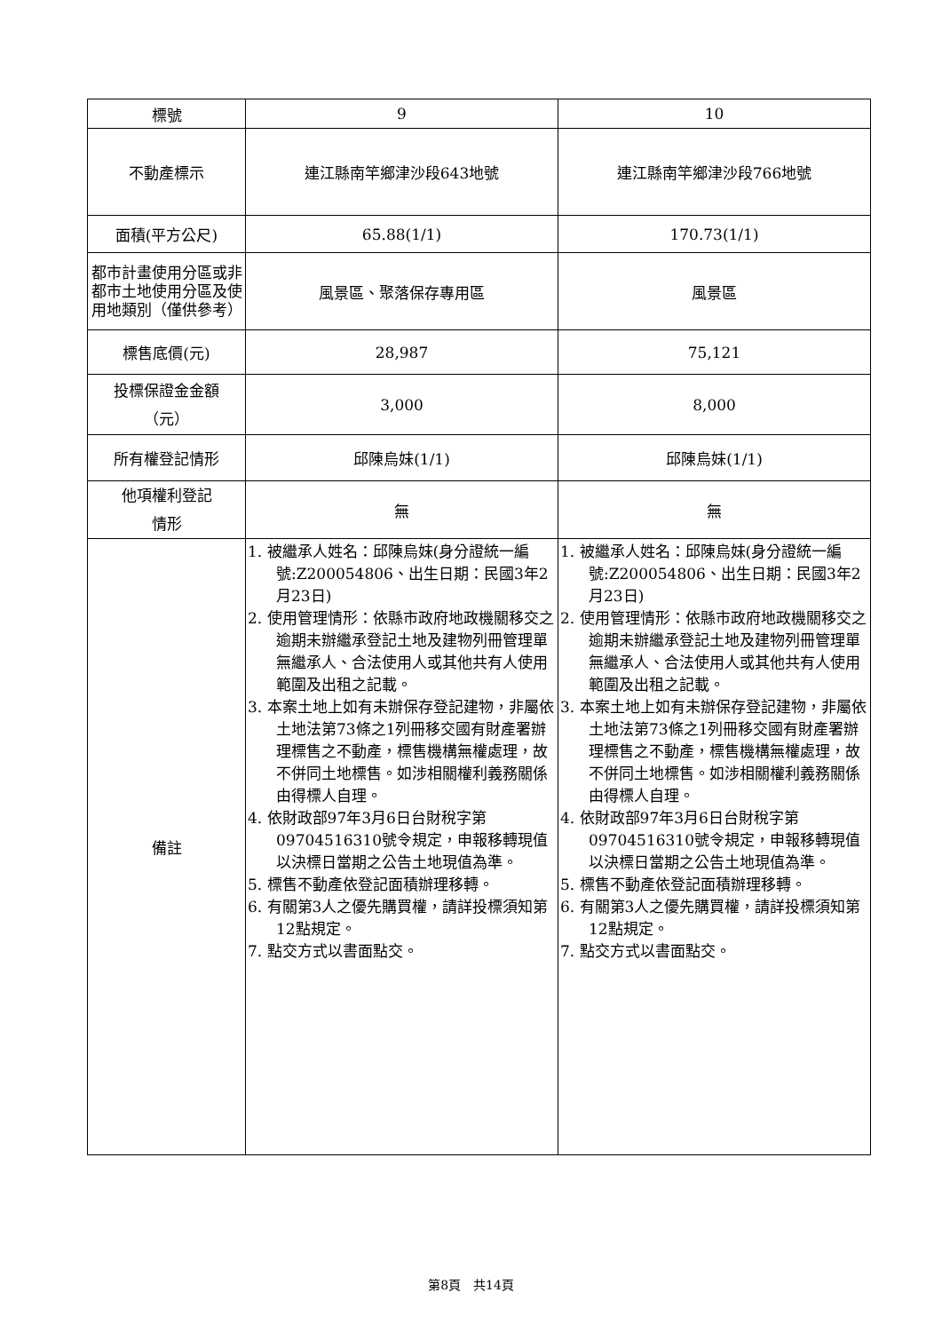| 標號 | 9 | 10 |
| 不動產標示 | 連江縣南竿鄉津沙段643地號 | 連江縣南竿鄉津沙段766地號 |
| 面積(平方公尺) | 65.88(1/1) | 170.73(1/1) |
| 都市計畫使用分區或非都市土地使用分區及使用地類別（僅供參考） | 風景區、聚落保存專用區 | 風景區 |
| 標售底價(元) | 28,987 | 75,121 |
| 投標保證金金額 （元） | 3,000 | 8,000 |
| 所有權登記情形 | 邱陳烏妹(1/1) | 邱陳烏妹(1/1) |
| 他項權利登記 情形 | 無 | 無 |
| 備註 | 1. 被繼承人姓名：邱陳烏妹(身分證統一編號:Z200054806、出生日期：民國3年2月23日) 2. 使用管理情形：依縣市政府地政機關移交之逾期未辦繼承登記土地及建物列冊管理單無繼承人、合法使用人或其他共有人使用範圍及出租之記載。 3. 本案土地上如有未辦保存登記建物，非屬依土地法第73條之1列冊移交國有財產署辦理標售之不動產，標售機構無權處理，故不併同土地標售。如涉相關權利義務關係由得標人自理。 4. 依財政部97年3月6日台財稅字第09704516310號令規定，申報移轉現值以決標日當期之公告土地現值為準。 5. 標售不動產依登記面積辦理移轉。 6. 有關第3人之優先購買權，請詳投標須知第12點規定。 7. 點交方式以書面點交。 | 1. 被繼承人姓名：邱陳烏妹(身分證統一編號:Z200054806、出生日期：民國3年2月23日) 2. 使用管理情形：依縣市政府地政機關移交之逾期未辦繼承登記土地及建物列冊管理單無繼承人、合法使用人或其他共有人使用範圍及出租之記載。 3. 本案土地上如有未辦保存登記建物，非屬依土地法第73條之1列冊移交國有財產署辦理標售之不動產，標售機構無權處理，故不併同土地標售。如涉相關權利義務關係由得標人自理。 4. 依財政部97年3月6日台財稅字第09704516310號令規定，申報移轉現值以決標日當期之公告土地現值為準。 5. 標售不動產依登記面積辦理移轉。 6. 有關第3人之優先購買權，請詳投標須知第12點規定。 7. 點交方式以書面點交。 |
第8頁　共14頁